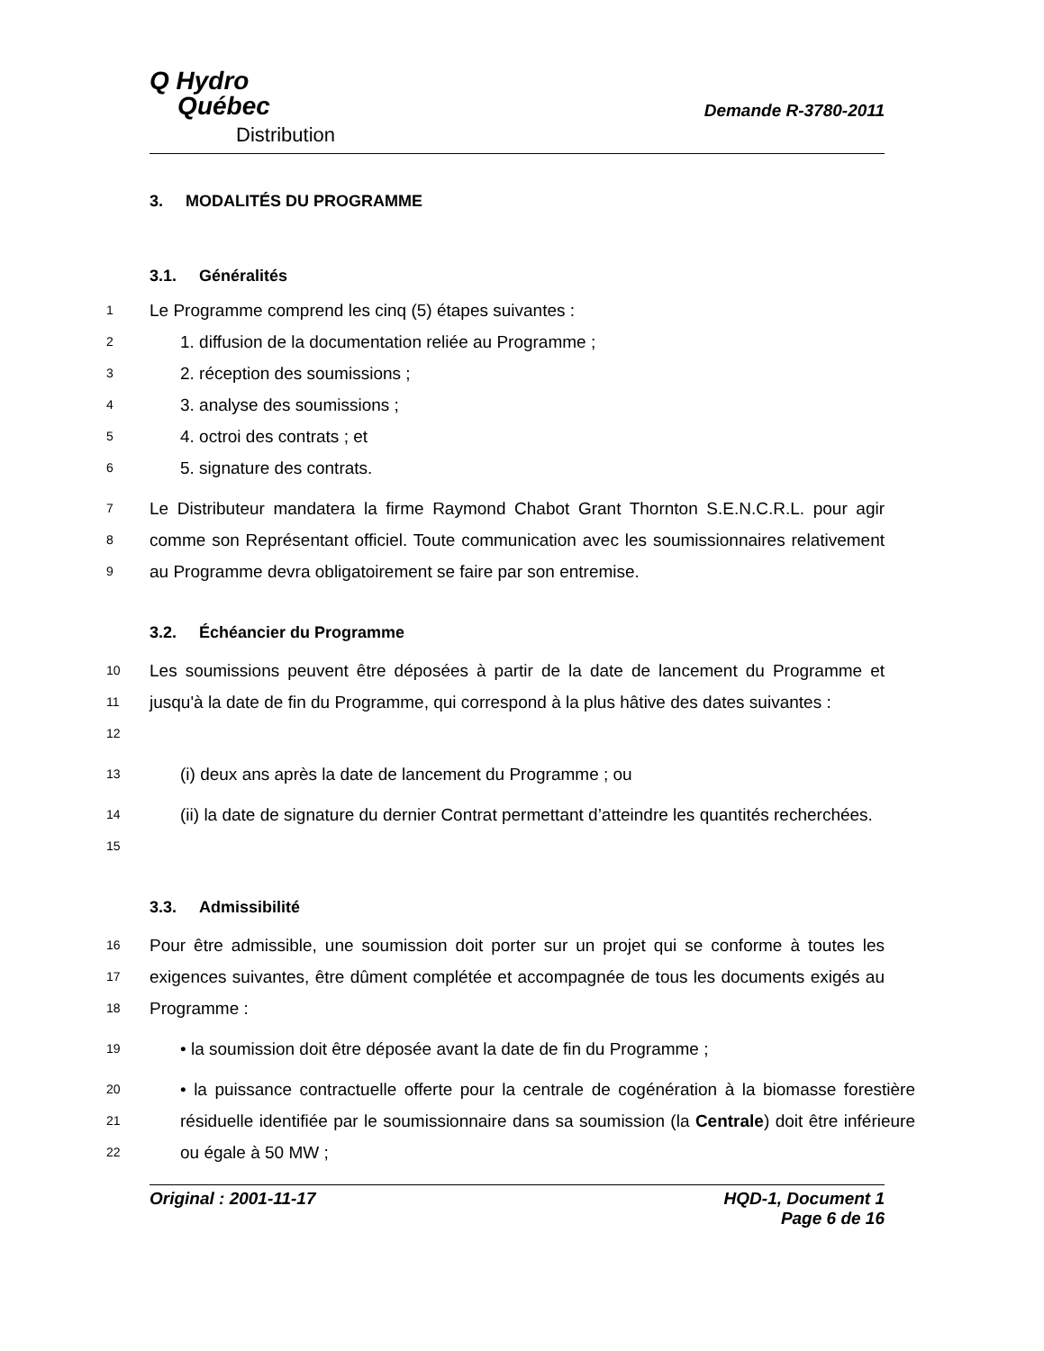Q Hydro
Québec
Distribution
Demande R-3780-2011
3. MODALITÉS DU PROGRAMME
3.1. Généralités
1
Le Programme comprend les cinq (5) étapes suivantes :
2
1. diffusion de la documentation reliée au Programme ;
3
2. réception des soumissions ;
4
3. analyse des soumissions ;
5
4. octroi des contrats ; et
6
5. signature des contrats.
7
8
9
Le Distributeur mandatera la firme Raymond Chabot Grant Thornton S.E.N.C.R.L. pour agir comme son Représentant officiel. Toute communication avec les soumissionnaires relativement au Programme devra obligatoirement se faire par son entremise.
3.2. Échéancier du Programme
10
11
12
Les soumissions peuvent être déposées à partir de la date de lancement du Programme et jusqu'à la date de fin du Programme, qui correspond à la plus hâtive des dates suivantes :
13
(i) deux ans après la date de lancement du Programme ; ou
14
15
(ii) la date de signature du dernier Contrat permettant d’atteindre les quantités recherchées.
3.3. Admissibilité
16
17
18
Pour être admissible, une soumission doit porter sur un projet qui se conforme à toutes les exigences suivantes, être dûment complétée et accompagnée de tous les documents exigés au Programme :
19
• la soumission doit être déposée avant la date de fin du Programme ;
20
21
22
• la puissance contractuelle offerte pour la centrale de cogénération à la biomasse forestière résiduelle identifiée par le soumissionnaire dans sa soumission (la Centrale) doit être inférieure ou égale à 50 MW ;
Original : 2001-11-17 HQD-1, Document 1
Page 6 de 16